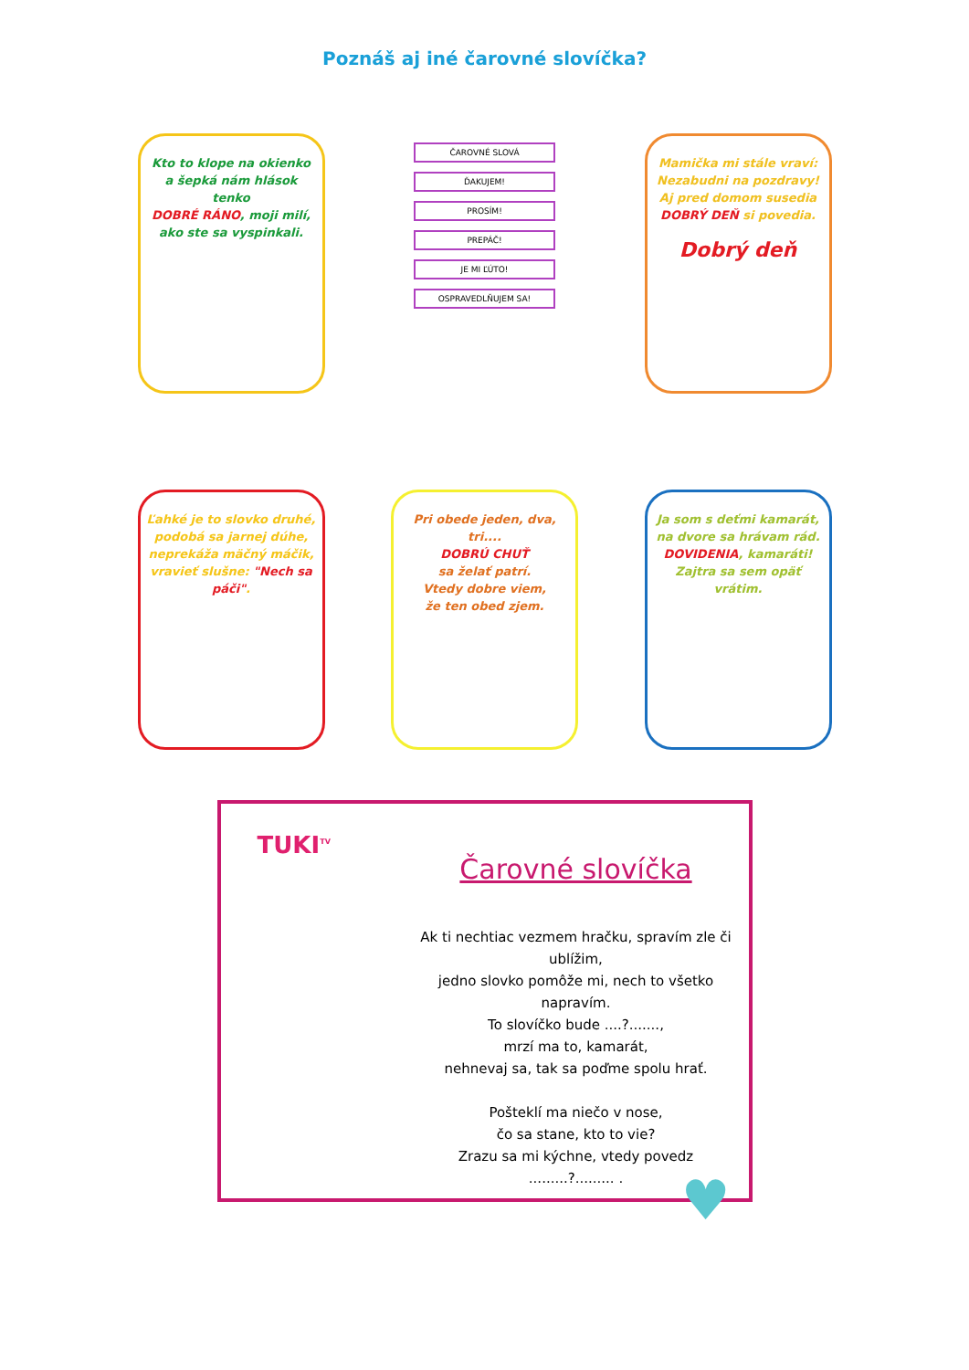Poznáš aj iné čarovné slovíčka?
Kto to klope na okienko
a šepká nám hlások tenko
DOBRÉ RÁNO, moji milí,
ako ste sa vyspinkali.
ČAROVNÉ SLOVÁ
ĎAKUJEM!
PROSÍM!
PREPÁČ!
JE MI ĽÚTO!
OSPRAVEDLŇUJEM SA!
Mamička mi stále vraví:
Nezabudni na pozdravy!
Aj pred domom susedia
DOBRÝ DEŇ si povedia.
Dobrý deň
Ľahké je to slovko druhé,
podobá sa jarnej dúhe,
neprekáža mäčný máčik,
vravieť slušne: "Nech sa páči".
Pri obede jeden, dva, tri....
DOBRÚ CHUŤ
sa želať patrí.
Vtedy dobre viem,
že ten obed zjem.
Ja som s deťmi kamarát,
na dvore sa hrávam rád.
DOVIDENIA, kamaráti!
Zajtra sa sem opäť vrátim.
TUKI<sup>TV</sup>
Čarovné slovíčka
Ak ti nechtiac vezmem hračku, spravím zle či ublížim,
jedno slovko pomôže mi, nech to všetko napravím.
To slovíčko bude ....?.......,
mrzí ma to, kamarát,
nehnevaj sa, tak sa poďme spolu hrať.
Pošteklí ma niečo v nose,
čo sa stane, kto to vie?
Zrazu sa mi kýchne, vtedy povedz
.........?......... .
♥